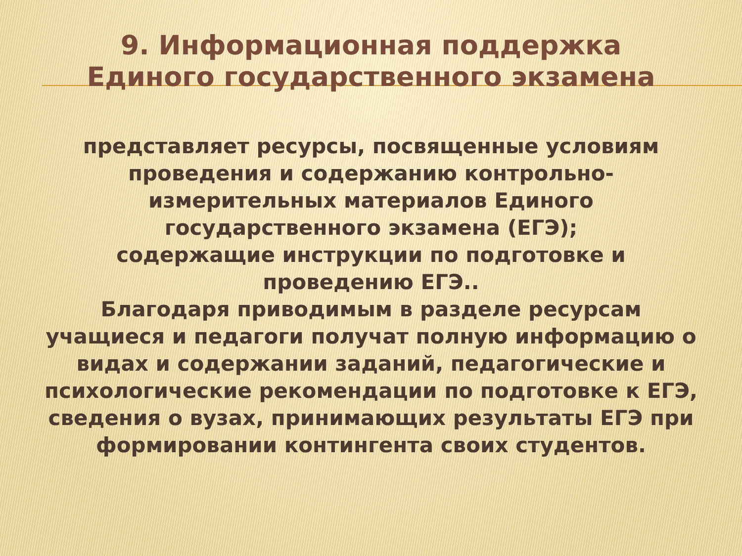9. Информационная поддержка
Единого государственного экзамена
представляет ресурсы, посвященные условиям проведения и содержанию контрольно-измерительных материалов Единого государственного экзамена (ЕГЭ);
содержащие инструкции по подготовке и проведению ЕГЭ..
Благодаря приводимым в разделе ресурсам учащиеся и педагоги получат полную информацию о видах и содержании заданий, педагогические и психологические рекомендации по подготовке к ЕГЭ, сведения о вузах, принимающих результаты ЕГЭ при формировании контингента своих студентов.